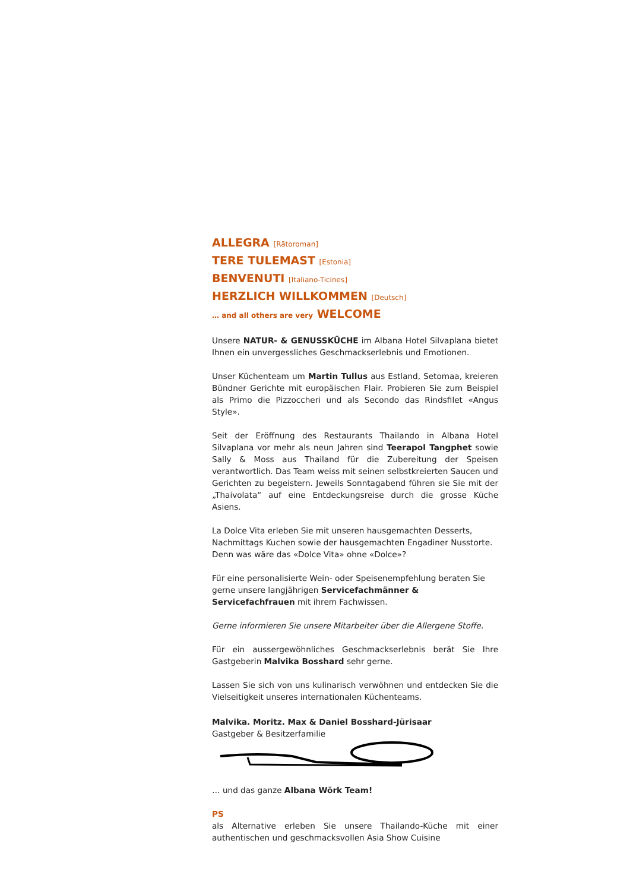ALLEGRA [Rätoroman]
TERE TULEMAST [Estonia]
BENVENUTI [Italiano-Ticines]
HERZLICH WILLKOMMEN [Deutsch]
… and all others are very WELCOME
Unsere NATUR- & GENUSSKÜCHE im Albana Hotel Silvaplana bietet Ihnen ein unvergessliches Geschmackserlebnis und Emotionen.
Unser Küchenteam um Martin Tullus aus Estland, Setomaa, kreieren Bündner Gerichte mit europäischen Flair. Probieren Sie zum Beispiel als Primo die Pizzoccheri und als Secondo das Rindsfilet «Angus Style».
Seit der Eröffnung des Restaurants Thailando in Albana Hotel Silvaplana vor mehr als neun Jahren sind Teerapol Tangphet sowie Sally & Moss aus Thailand für die Zubereitung der Speisen verantwortlich. Das Team weiss mit seinen selbstkreierten Saucen und Gerichten zu begeistern. Jeweils Sonntagabend führen sie Sie mit der „Thaivolata“ auf eine Entdeckungsreise durch die grosse Küche Asiens.
La Dolce Vita erleben Sie mit unseren hausgemachten Desserts, Nachmittags Kuchen sowie der hausgemachten Engadiner Nusstorte. Denn was wäre das «Dolce Vita» ohne «Dolce»?
Für eine personalisierte Wein- oder Speisenempfehlung beraten Sie gerne unsere langjährigen Servicefachmänner & Servicefachfrauen mit ihrem Fachwissen.
Gerne informieren Sie unsere Mitarbeiter über die Allergene Stoffe.
Für ein aussergewöhnliches Geschmackserlebnis berät Sie Ihre Gastgeberin Malvika Bosshard sehr gerne.
Lassen Sie sich von uns kulinarisch verwöhnen und entdecken Sie die Vielseitigkeit unseres internationalen Küchenteams.
Malvika. Moritz. Max & Daniel Bosshard-Jürisaar
Gastgeber & Besitzerfamilie
… und das ganze Albana Wörk Team!
PS
als Alternative erleben Sie unsere Thailando-Küche mit einer authentischen und geschmacksvollen Asia Show Cuisine